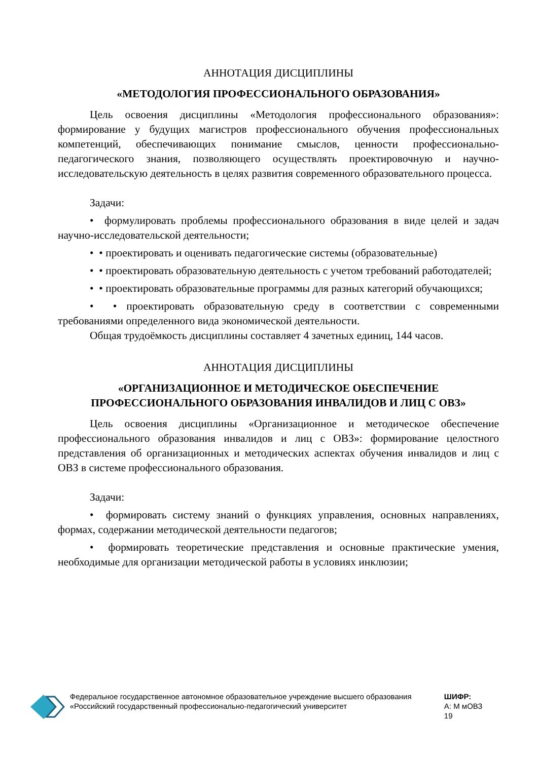АННОТАЦИЯ ДИСЦИПЛИНЫ
«МЕТОДОЛОГИЯ ПРОФЕССИОНАЛЬНОГО ОБРАЗОВАНИЯ»
Цель освоения дисциплины «Методология профессионального образования»: формирование у будущих магистров профессионального обучения профессиональных компетенций, обеспечивающих понимание смыслов, ценности профессионально-педагогического знания, позволяющего осуществлять проектировочную и научно-исследовательскую деятельность в целях развития современного образовательного процесса.
Задачи:
• формулировать проблемы профессионального образования в виде целей и задач научно-исследовательской деятельности;
• • проектировать и оценивать педагогические системы (образовательные)
• • проектировать образовательную деятельность с учетом требований работодателей;
• • проектировать образовательные программы для разных категорий обучающихся;
• • проектировать образовательную среду в соответствии с современными требованиями определенного вида экономической деятельности.
Общая трудоёмкость дисциплины составляет 4 зачетных единиц, 144 часов.
АННОТАЦИЯ ДИСЦИПЛИНЫ
«ОРГАНИЗАЦИОННОЕ И МЕТОДИЧЕСКОЕ ОБЕСПЕЧЕНИЕ
ПРОФЕССИОНАЛЬНОГО ОБРАЗОВАНИЯ ИНВАЛИДОВ И ЛИЦ С ОВЗ»
Цель освоения дисциплины «Организационное и методическое обеспечение профессионального образования инвалидов и лиц с ОВЗ»: формирование целостного представления об организационных и методических аспектах обучения инвалидов и лиц с ОВЗ в системе профессионального образования.
Задачи:
• формировать систему знаний о функциях управления, основных направлениях, формах, содержании методической деятельности педагогов;
• формировать теоретические представления и основные практические умения, необходимые для организации методической работы в условиях инклюзии;
Федеральное государственное автономное образовательное учреждение высшего образования «Российский государственный профессионально-педагогический университет
ШИФР:
А: М мОВЗ 19